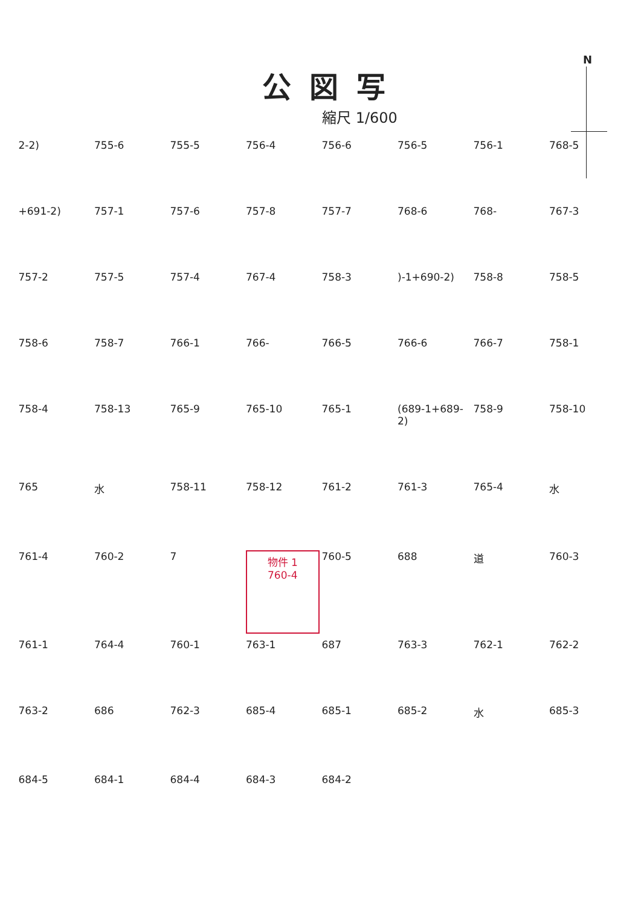N
公図写
縮尺 1/600
2-2) 755-6 755-5 756-4 756-6 756-5 756-1 768-5 +691-2) 757-1 757-6 757-8 757-7 768-6 768- 767-3 757-2 757-5 757-4 767-4 758-3)-1+690-2) 758-8 758-5 758-6 758-7 766-1 766- 766-5 766-6 766-7 758-1 758-4 758-13 765-9 765-10 765-1 (689-1+689-2) 758-9 758-10 765 水 758-11 758-12 761-2 761-3 765-4 水 761-4 760-2 7 物件 1
760-4 760-5 688 道 760-3 761-1 764-4 760-1 763-1 687 763-3 762-1 762-2 763-2 686 762-3 685-4 685-1 685-2 水 685-3 684-5 684-1 684-4 684-3 684-2